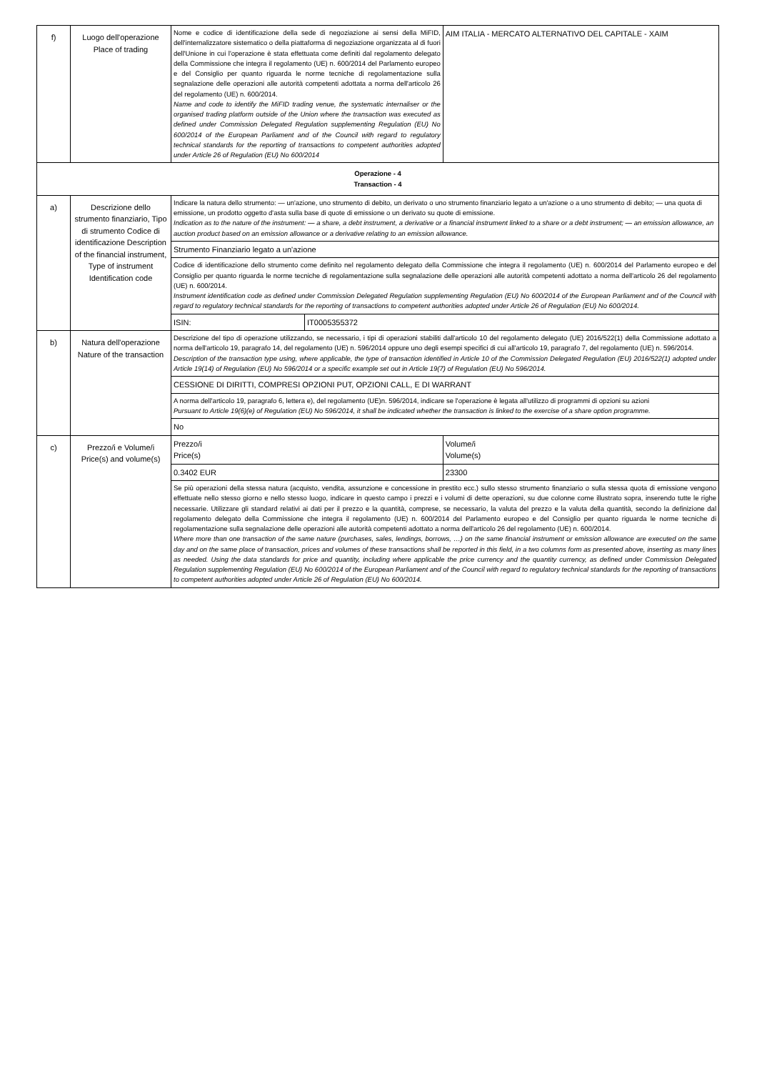| f) | Luogo dell'operazione Place of trading | Nome e codice di identificazione della sede di negoziazione ai sensi della MiFID, dell'internalizzatore sistematico o della piattaforma di negoziazione organizzata al di fuori dell'Unione in cui l'operazione è stata effettuata come definiti dal regolamento delegato della Commissione che integra il regolamento (UE) n. 600/2014 del Parlamento europeo e del Consiglio per quanto riguarda le norme tecniche di regolamentazione sulla segnalazione delle operazioni alle autorità competenti adottata a norma dell'articolo 26 del regolamento (UE) n. 600/2014. Name and code to identify the MiFID trading venue, the systematic internaliser or the organised trading platform outside of the Union where the transaction was executed as defined under Commission Delegated Regulation supplementing Regulation (EU) No 600/2014 of the European Parliament and of the Council with regard to regulatory technical standards for the reporting of transactions to competent authorities adopted under Article 26 of Regulation (EU) No 600/2014 | | AIM ITALIA - MERCATO ALTERNATIVO DEL CAPITALE - XAIM | |
| Operazione - 4 Transaction - 4 | | | | | |
| a) | Descrizione dello strumento finanziario, Tipo di strumento Codice di identificazione Description of the financial instrument, Type of instrument Identification code | Indicare la natura dello strumento: — un'azione, uno strumento di debito, un derivato o uno strumento finanziario legato a un'azione o a uno strumento di debito; — una quota di emissione, un prodotto oggetto d'asta sulla base di quote di emissione o un derivato su quote di emissione. Indication as to the nature of the instrument: — a share, a debt instrument, a derivative or a financial instrument linked to a share or a debt instrument; — an emission allowance, an auction product based on an emission allowance or a derivative relating to an emission allowance. | | | |
| | | Strumento Finanziario legato a un'azione | | | |
| | | Codice di identificazione dello strumento come definito nel regolamento delegato della Commissione che integra il regolamento (UE) n. 600/2014 del Parlamento europeo e del Consiglio per quanto riguarda le norme tecniche di regolamentazione sulla segnalazione delle operazioni alle autorità competenti adottato a norma dell'articolo 26 del regolamento (UE) n. 600/2014. Instrument identification code as defined under Commission Delegated Regulation supplementing Regulation (EU) No 600/2014 of the European Parliament and of the Council with regard to regulatory technical standards for the reporting of transactions to competent authorities adopted under Article 26 of Regulation (EU) No 600/2014. | | | |
| | | ISIN: | IT0005355372 | | |
| b) | Natura dell'operazione Nature of the transaction | Descrizione del tipo di operazione utilizzando, se necessario, i tipi di operazioni stabiliti dall'articolo 10 del regolamento delegato (UE) 2016/522(1) della Commissione adottato a norma dell'articolo 19, paragrafo 14, del regolamento (UE) n. 596/2014 oppure uno degli esempi specifici di cui all'articolo 19, paragrafo 7, del regolamento (UE) n. 596/2014. Description of the transaction type using, where applicable, the type of transaction identified in Article 10 of the Commission Delegated Regulation (EU) 2016/522(1) adopted under Article 19(14) of Regulation (EU) No 596/2014 or a specific example set out in Article 19(7) of Regulation (EU) No 596/2014. | | | |
| | | CESSIONE DI DIRITTI, COMPRESI OPZIONI PUT, OPZIONI CALL, E DI WARRANT | | | |
| | | A norma dell'articolo 19, paragrafo 6, lettera e), del regolamento (UE)n. 596/2014, indicare se l'operazione è legata all'utilizzo di programmi di opzioni su azioni Pursuant to Article 19(6)(e) of Regulation (EU) No 596/2014, it shall be indicated whether the transaction is linked to the exercise of a share option programme. | | | |
| | | No | | | |
| c) | Prezzo/i e Volume/i Price(s) and volume(s) | Prezzo/i Price(s) | | | Volume/i Volume(s) |
| | | 0.3402 EUR | | | 23300 |
| | | Se più operazioni della stessa natura (acquisto, vendita, assunzione e concessione in prestito ecc.) sullo stesso strumento finanziario o sulla stessa quota di emissione vengono effettuate nello stesso giorno e nello stesso luogo, indicare in questo campo i prezzi e i volumi di dette operazioni, su due colonne come illustrato sopra, inserendo tutte le righe necessarie. Utilizzare gli standard relativi ai dati per il prezzo e la quantità, comprese, se necessario, la valuta del prezzo e la valuta della quantità, secondo la definizione dal regolamento delegato della Commissione che integra il regolamento (UE) n. 600/2014 del Parlamento europeo e del Consiglio per quanto riguarda le norme tecniche di regolamentazione sulla segnalazione delle operazioni alle autorità competenti adottato a norma dell'articolo 26 del regolamento (UE) n. 600/2014. Where more than one transaction of the same nature (purchases, sales, lendings, borrows, …) on the same financial instrument or emission allowance are executed on the same day and on the same place of transaction, prices and volumes of these transactions shall be reported in this field, in a two columns form as presented above, inserting as many lines as needed. Using the data standards for price and quantity, including where applicable the price currency and the quantity currency, as defined under Commission Delegated Regulation supplementing Regulation (EU) No 600/2014 of the European Parliament and of the Council with regard to regulatory technical standards for the reporting of transactions to competent authorities adopted under Article 26 of Regulation (EU) No 600/2014. | | | |